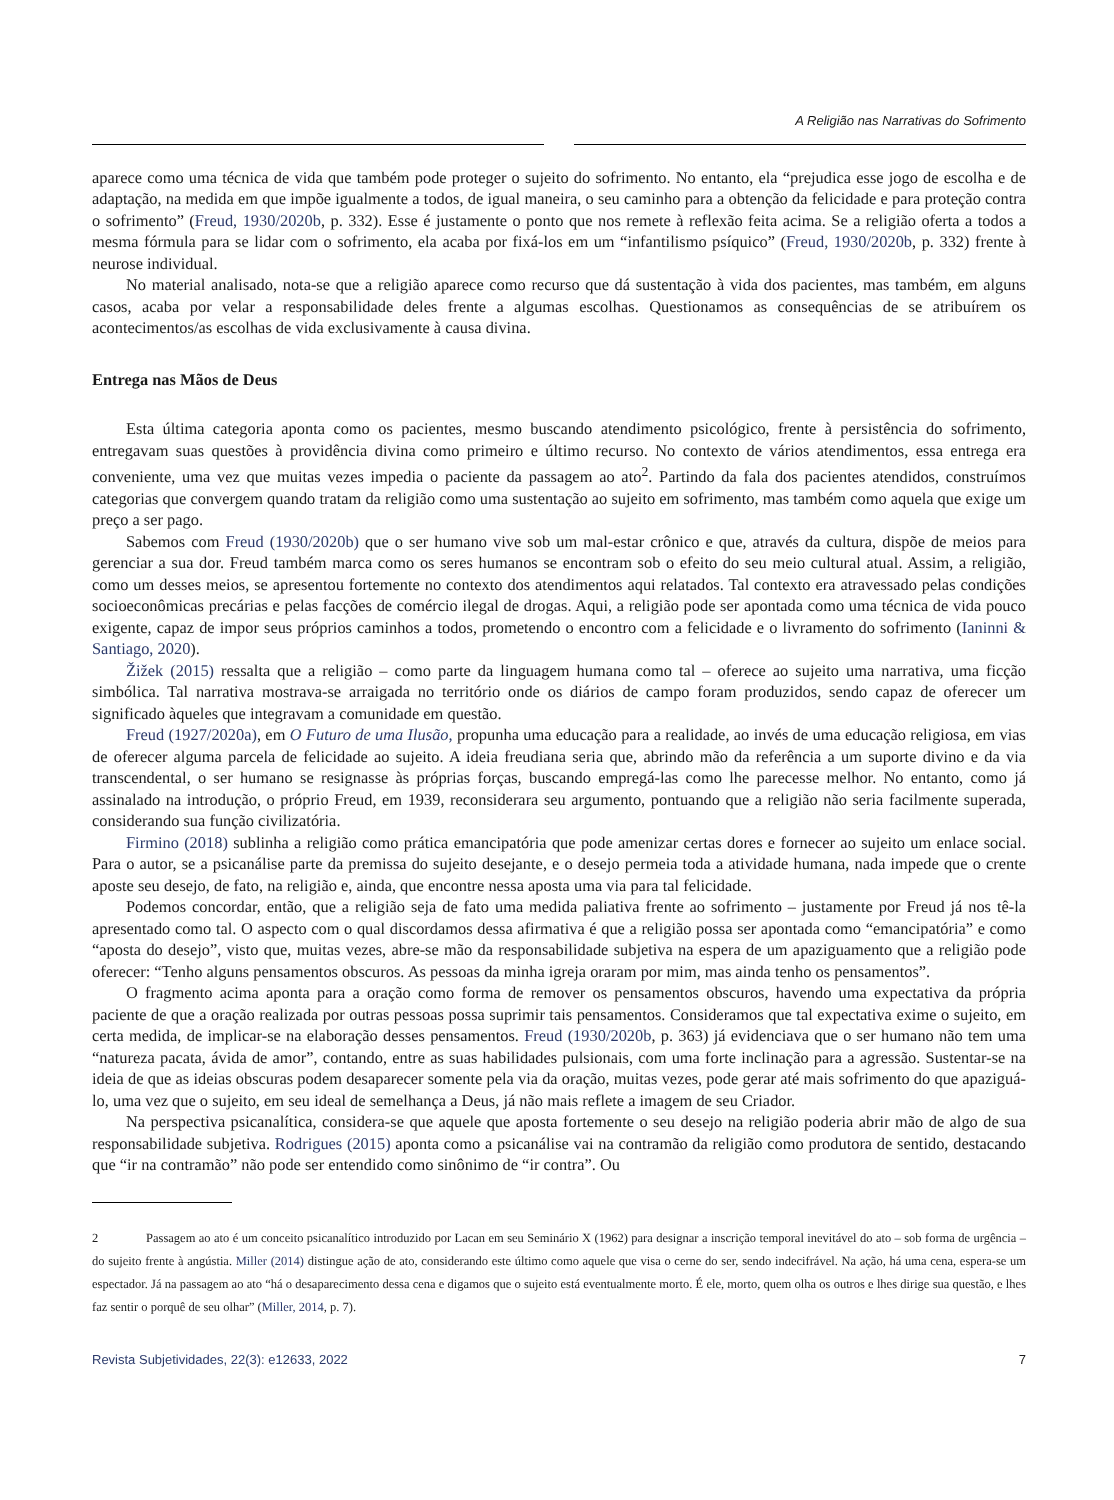A Religião nas Narrativas do Sofrimento
aparece como uma técnica de vida que também pode proteger o sujeito do sofrimento. No entanto, ela “prejudica esse jogo de escolha e de adaptação, na medida em que impõe igualmente a todos, de igual maneira, o seu caminho para a obtenção da felicidade e para proteção contra o sofrimento” (Freud, 1930/2020b, p. 332). Esse é justamente o ponto que nos remete à reflexão feita acima. Se a religião oferta a todos a mesma fórmula para se lidar com o sofrimento, ela acaba por fixá-los em um “infantilismo psíquico” (Freud, 1930/2020b, p. 332) frente à neurose individual.
No material analisado, nota-se que a religião aparece como recurso que dá sustentação à vida dos pacientes, mas também, em alguns casos, acaba por velar a responsabilidade deles frente a algumas escolhas. Questionamos as consequências de se atribuírem os acontecimentos/as escolhas de vida exclusivamente à causa divina.
Entrega nas Mãos de Deus
Esta última categoria aponta como os pacientes, mesmo buscando atendimento psicológico, frente à persistência do sofrimento, entregavam suas questões à providência divina como primeiro e último recurso. No contexto de vários atendimentos, essa entrega era conveniente, uma vez que muitas vezes impedia o paciente da passagem ao ato<sup>2</sup>. Partindo da fala dos pacientes atendidos, construímos categorias que convergem quando tratam da religião como uma sustentação ao sujeito em sofrimento, mas também como aquela que exige um preço a ser pago.
Sabemos com Freud (1930/2020b) que o ser humano vive sob um mal-estar crônico e que, através da cultura, dispõe de meios para gerenciar a sua dor. Freud também marca como os seres humanos se encontram sob o efeito do seu meio cultural atual. Assim, a religião, como um desses meios, se apresentou fortemente no contexto dos atendimentos aqui relatados. Tal contexto era atravessado pelas condições socioeconômicas precárias e pelas facções de comércio ilegal de drogas. Aqui, a religião pode ser apontada como uma técnica de vida pouco exigente, capaz de impor seus próprios caminhos a todos, prometendo o encontro com a felicidade e o livramento do sofrimento (Ianinni & Santiago, 2020).
Žižek (2015) ressalta que a religião – como parte da linguagem humana como tal – oferece ao sujeito uma narrativa, uma ficção simbólica. Tal narrativa mostrava-se arraigada no território onde os diários de campo foram produzidos, sendo capaz de oferecer um significado àqueles que integravam a comunidade em questão.
Freud (1927/2020a), em O Futuro de uma Ilusão, propunha uma educação para a realidade, ao invés de uma educação religiosa, em vias de oferecer alguma parcela de felicidade ao sujeito. A ideia freudiana seria que, abrindo mão da referência a um suporte divino e da via transcendental, o ser humano se resignasse às próprias forças, buscando empregá-las como lhe parecesse melhor. No entanto, como já assinalado na introdução, o próprio Freud, em 1939, reconsiderara seu argumento, pontuando que a religião não seria facilmente superada, considerando sua função civilizatória.
Firmino (2018) sublinha a religião como prática emancipatória que pode amenizar certas dores e fornecer ao sujeito um enlace social. Para o autor, se a psicanálise parte da premissa do sujeito desejante, e o desejo permeia toda a atividade humana, nada impede que o crente aposte seu desejo, de fato, na religião e, ainda, que encontre nessa aposta uma via para tal felicidade.
Podemos concordar, então, que a religião seja de fato uma medida paliativa frente ao sofrimento – justamente por Freud já nos tê-la apresentado como tal. O aspecto com o qual discordamos dessa afirmativa é que a religião possa ser apontada como “emancipatória” e como “aposta do desejo”, visto que, muitas vezes, abre-se mão da responsabilidade subjetiva na espera de um apaziguamento que a religião pode oferecer: “Tenho alguns pensamentos obscuros. As pessoas da minha igreja oraram por mim, mas ainda tenho os pensamentos”.
O fragmento acima aponta para a oração como forma de remover os pensamentos obscuros, havendo uma expectativa da própria paciente de que a oração realizada por outras pessoas possa suprimir tais pensamentos. Consideramos que tal expectativa exime o sujeito, em certa medida, de implicar-se na elaboração desses pensamentos. Freud (1930/2020b, p. 363) já evidenciava que o ser humano não tem uma “natureza pacata, ávida de amor”, contando, entre as suas habilidades pulsionais, com uma forte inclinação para a agressão. Sustentar-se na ideia de que as ideias obscuras podem desaparecer somente pela via da oração, muitas vezes, pode gerar até mais sofrimento do que apaziguá-lo, uma vez que o sujeito, em seu ideal de semelhança a Deus, já não mais reflete a imagem de seu Criador.
Na perspectiva psicanalítica, considera-se que aquele que aposta fortemente o seu desejo na religião poderia abrir mão de algo de sua responsabilidade subjetiva. Rodrigues (2015) aponta como a psicanálise vai na contramão da religião como produtora de sentido, destacando que “ir na contramão” não pode ser entendido como sinônimo de “ir contra”. Ou
2 Passagem ao ato é um conceito psicanalítico introduzido por Lacan em seu Seminário X (1962) para designar a inscrição temporal inevitável do ato – sob forma de urgência – do sujeito frente à angústia. Miller (2014) distingue ação de ato, considerando este último como aquele que visa o cerne do ser, sendo indecifrável. Na ação, há uma cena, espera-se um espectador. Já na passagem ao ato “há o desaparecimento dessa cena e digamos que o sujeito está eventualmente morto. É ele, morto, quem olha os outros e lhes dirige sua questão, e lhes faz sentir o porquê de seu olhar” (Miller, 2014, p. 7).
Revista Subjetividades, 22(3): e12633, 2022 7